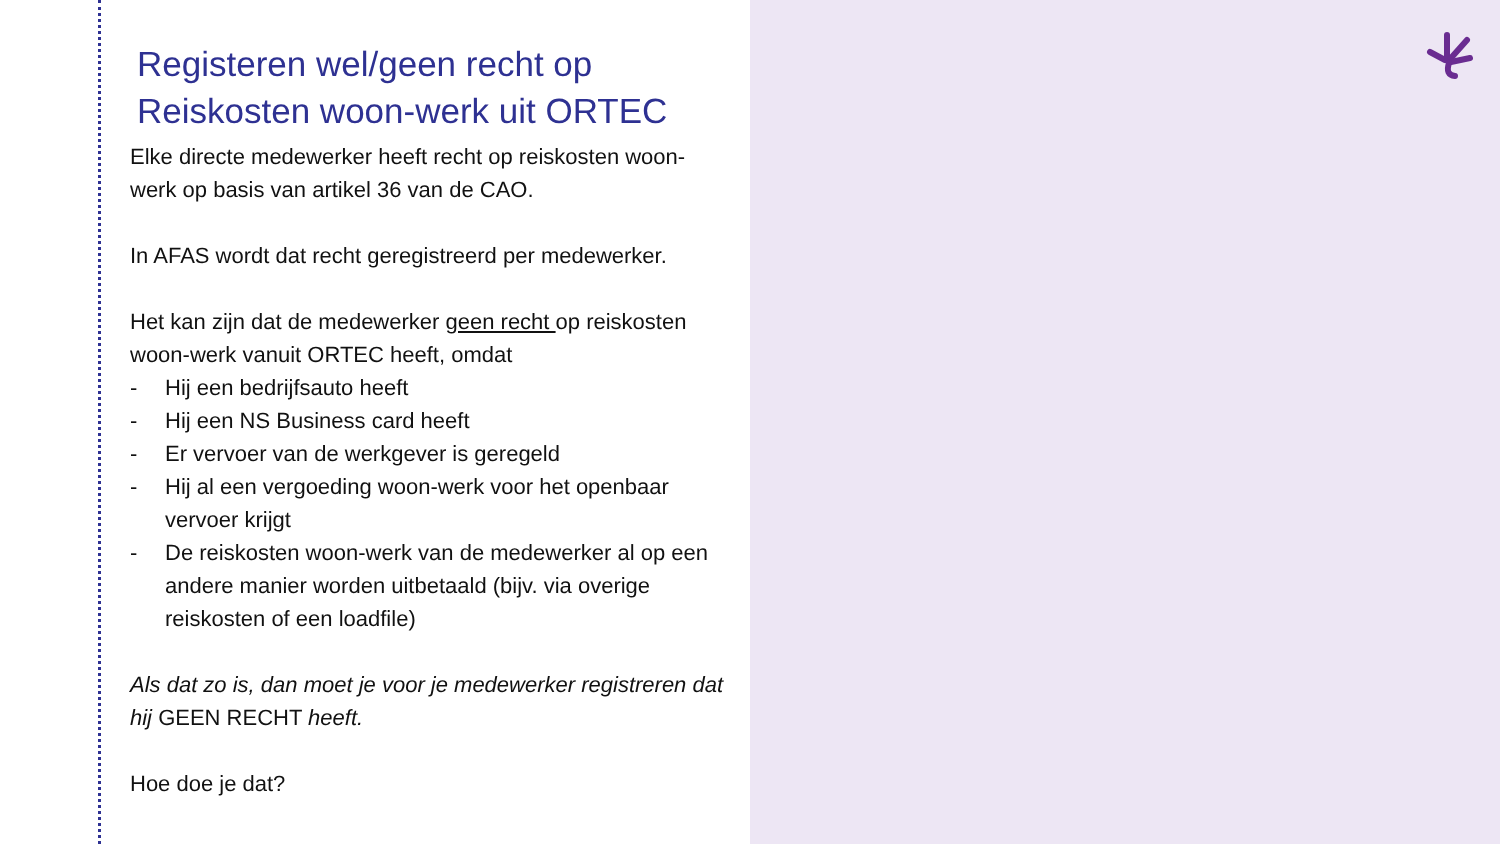Registeren wel/geen recht op Reiskosten woon-werk uit ORTEC
Elke directe medewerker heeft recht op reiskosten woon-werk op basis van artikel 36 van de CAO.
In AFAS wordt dat recht geregistreerd per medewerker.
Het kan zijn dat de medewerker geen recht op reiskosten woon-werk vanuit ORTEC heeft, omdat
- Hij een bedrijfsauto heeft
- Hij een NS Business card heeft
- Er vervoer van de werkgever is geregeld
- Hij al een vergoeding woon-werk voor het openbaar vervoer krijgt
- De reiskosten woon-werk van de medewerker al op een andere manier worden uitbetaald (bijv. via overige reiskosten of een loadfile)
Als dat zo is, dan moet je voor je medewerker registreren dat hij GEEN RECHT heeft.
Hoe doe je dat?